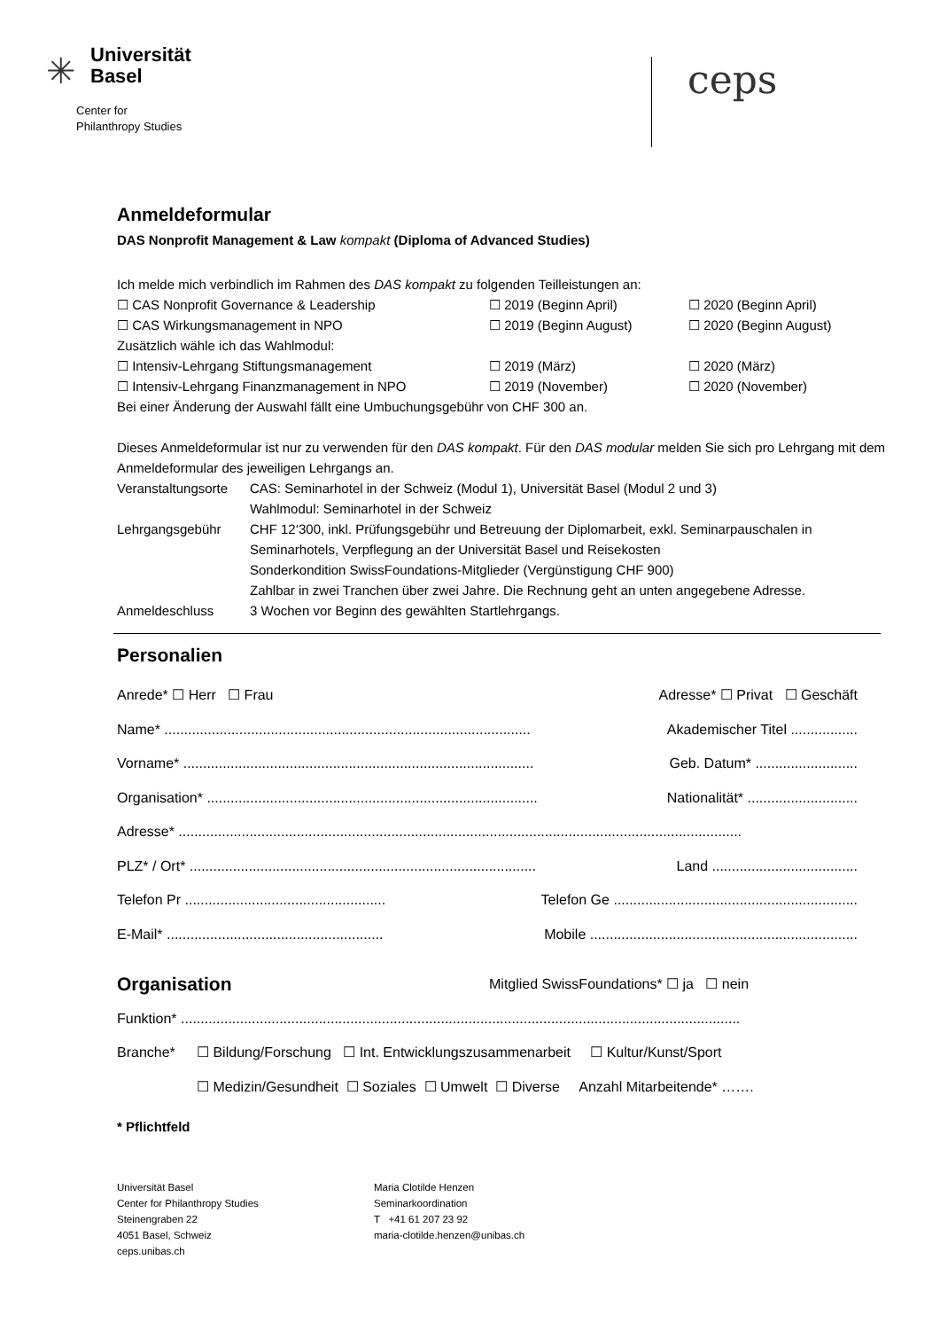✳
Universität
Basel
Center for
Philanthropy Studies
ceps
Anmeldeformular
DAS Nonprofit Management & Law kompakt (Diploma of Advanced Studies)
Ich melde mich verbindlich im Rahmen des DAS kompakt zu folgenden Teilleistungen an:
☐ CAS Nonprofit Governance & Leadership ☐ 2019 (Beginn April) ☐ 2020 (Beginn April) ☐ CAS Wirkungsmanagement in NPO ☐ 2019 (Beginn August) ☐ 2020 (Beginn August)
Zusätzlich wähle ich das Wahlmodul:
☐ Intensiv-Lehrgang Stiftungsmanagement ☐ 2019 (März) ☐ 2020 (März) ☐ Intensiv-Lehrgang Finanzmanagement in NPO ☐ 2019 (November) ☐ 2020 (November)
Bei einer Änderung der Auswahl fällt eine Umbuchungsgebühr von CHF 300 an.
Dieses Anmeldeformular ist nur zu verwenden für den DAS kompakt. Für den DAS modular melden Sie sich pro Lehrgang mit dem Anmeldeformular des jeweiligen Lehrgangs an.
Veranstaltungsorte CAS: Seminarhotel in der Schweiz (Modul 1), Universität Basel (Modul 2 und 3)
Wahlmodul: Seminarhotel in der Schweiz Lehrgangsgebühr CHF 12‘300, inkl. Prüfungsgebühr und Betreuung der Diplomarbeit, exkl. Seminarpauschalen in Seminarhotels, Verpflegung an der Universität Basel und Reisekosten
Sonderkondition SwissFoundations-Mitglieder (Vergünstigung CHF 900)
Zahlbar in zwei Tranchen über zwei Jahre. Die Rechnung geht an unten angegebene Adresse. Anmeldeschluss 3 Wochen vor Beginn des gewählten Startlehrgangs.
Personalien
Anrede* ☐ Herr ☐ Frau Adresse* ☐ Privat ☐ Geschäft
Name* ............................................................................................. Akademischer Titel .................
Vorname* ......................................................................................... Geb. Datum* ..........................
Organisation* .................................................................................... Nationalität* ............................
Adresse* ...............................................................................................................................................
PLZ* / Ort* ........................................................................................ Land .....................................
Telefon Pr ................................................... Telefon Ge ..............................................................
E-Mail* ....................................................... Mobile ....................................................................
Organisation Mitglied SwissFoundations* ☐ ja ☐ nein
Funktion* ..............................................................................................................................................
Branche* ☐ Bildung/Forschung ☐ Int. Entwicklungszusammenarbeit ☐ Kultur/Kunst/Sport
☐ Medizin/Gesundheit ☐ Soziales ☐ Umwelt ☐ Diverse Anzahl Mitarbeitende* …….
* Pflichtfeld
Universität Basel
Center for Philanthropy Studies
Steinengraben 22
4051 Basel, Schweiz
ceps.unibas.ch
Maria Clotilde Henzen
Seminarkoordination
T +41 61 207 23 92
maria-clotilde.henzen@unibas.ch